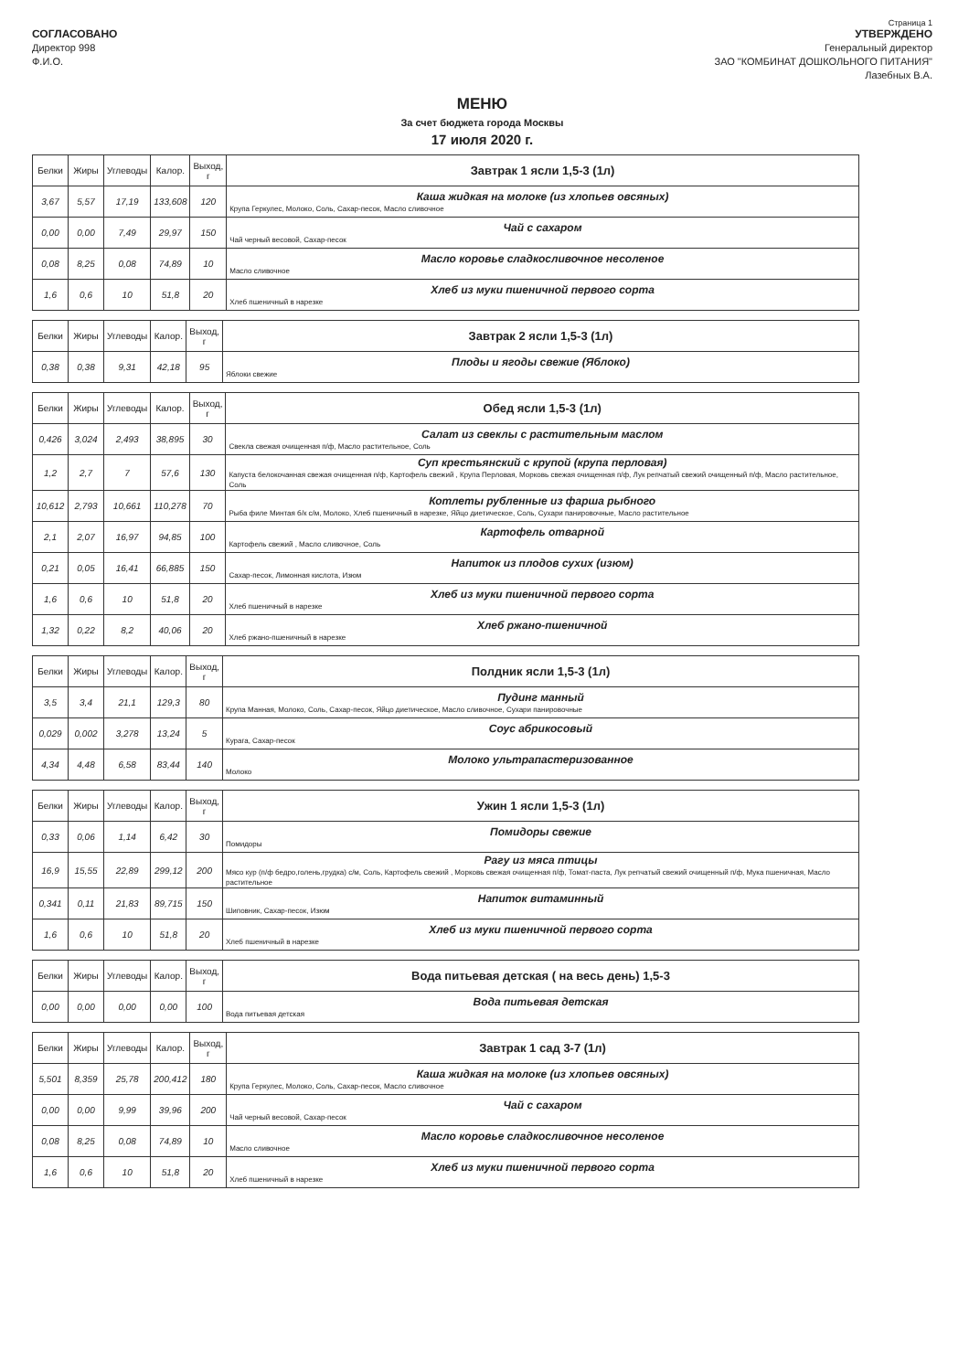Страница 1
СОГЛАСОВАНО
Директор 998
Ф.И.О.
УТВЕРЖДЕНО
Генеральный директор
ЗАО "КОМБИНАТ ДОШКОЛЬНОГО ПИТАНИЯ"
Лазебных В.А.
МЕНЮ
За счет бюджета города Москвы
17 июля 2020 г.
| Белки | Жиры | Углеводы | Калор. | Выход, г | Завтрак 1 ясли 1,5-3 (1л) |
| 3,67 | 5,57 | 17,19 | 133,608 | 120 | Каша жидкая на молоке (из хлопьев овсяных) Крупа Геркулес, Молоко, Соль, Сахар-песок, Масло сливочное |
| 0,00 | 0,00 | 7,49 | 29,97 | 150 | Чай с сахаром Чай черный весовой, Сахар-песок |
| 0,08 | 8,25 | 0,08 | 74,89 | 10 | Масло коровье сладкосливочное несоленое Масло сливочное |
| 1,6 | 0,6 | 10 | 51,8 | 20 | Хлеб из муки пшеничной первого сорта Хлеб пшеничный в нарезке |
| Белки | Жиры | Углеводы | Калор. | Выход, г | Завтрак 2 ясли 1,5-3 (1л) |
| 0,38 | 0,38 | 9,31 | 42,18 | 95 | Плоды и ягоды свежие (Яблоко) Яблоки свежие |
| Белки | Жиры | Углеводы | Калор. | Выход, г | Обед ясли 1,5-3 (1л) |
| 0,426 | 3,024 | 2,493 | 38,895 | 30 | Салат из свеклы с растительным маслом Свекла свежая очищенная п/ф, Масло растительное, Соль |
| 1,2 | 2,7 | 7 | 57,6 | 130 | Суп крестьянский с крупой (крупа перловая) Капуста белокочанная свежая очищенная п/ф, Картофель свежий , Крупа Перловая, Морковь свежая очищенная п/ф, Лук репчатый свежий очищенный п/ф, Масло растительное, Соль |
| 10,612 | 2,793 | 10,661 | 110,278 | 70 | Котлеты рубленные из фарша рыбного Рыба филе Минтая б/к с/м, Молоко, Хлеб пшеничный в нарезке, Яйцо диетическое, Соль, Сухари панировочные, Масло растительное |
| 2,1 | 2,07 | 16,97 | 94,85 | 100 | Картофель отварной Картофель свежий , Масло сливочное, Соль |
| 0,21 | 0,05 | 16,41 | 66,885 | 150 | Напиток из плодов сухих (изюм) Сахар-песок, Лимонная кислота, Изюм |
| 1,6 | 0,6 | 10 | 51,8 | 20 | Хлеб из муки пшеничной первого сорта Хлеб пшеничный в нарезке |
| 1,32 | 0,22 | 8,2 | 40,06 | 20 | Хлеб ржано-пшеничной Хлеб ржано-пшеничный в нарезке |
| Белки | Жиры | Углеводы | Калор. | Выход, г | Полдник ясли 1,5-3 (1л) |
| 3,5 | 3,4 | 21,1 | 129,3 | 80 | Пудинг манный Крупа Манная, Молоко, Соль, Сахар-песок, Яйцо диетическое, Масло сливочное, Сухари панировочные |
| 0,029 | 0,002 | 3,278 | 13,24 | 5 | Соус абрикосовый Курага, Сахар-песок |
| 4,34 | 4,48 | 6,58 | 83,44 | 140 | Молоко ультрапастеризованное Молоко |
| Белки | Жиры | Углеводы | Калор. | Выход, г | Ужин 1 ясли 1,5-3 (1л) |
| 0,33 | 0,06 | 1,14 | 6,42 | 30 | Помидоры свежие Помидоры |
| 16,9 | 15,55 | 22,89 | 299,12 | 200 | Рагу из мяса птицы Мясо кур (п/ф бедро,голень,грудка) с/м, Соль, Картофель свежий , Морковь свежая очищенная п/ф, Томат-паста, Лук репчатый свежий очищенный п/ф, Мука пшеничная, Масло растительное |
| 0,341 | 0,11 | 21,83 | 89,715 | 150 | Напиток витаминный Шиповник, Сахар-песок, Изюм |
| 1,6 | 0,6 | 10 | 51,8 | 20 | Хлеб из муки пшеничной первого сорта Хлеб пшеничный в нарезке |
| Белки | Жиры | Углеводы | Калор. | Выход, г | Вода питьевая детская ( на весь день) 1,5-3 |
| 0,00 | 0,00 | 0,00 | 0,00 | 100 | Вода питьевая детская Вода питьевая детская |
| Белки | Жиры | Углеводы | Калор. | Выход, г | Завтрак 1 сад 3-7 (1л) |
| 5,501 | 8,359 | 25,78 | 200,412 | 180 | Каша жидкая на молоке (из хлопьев овсяных) Крупа Геркулес, Молоко, Соль, Сахар-песок, Масло сливочное |
| 0,00 | 0,00 | 9,99 | 39,96 | 200 | Чай с сахаром Чай черный весовой, Сахар-песок |
| 0,08 | 8,25 | 0,08 | 74,89 | 10 | Масло коровье сладкосливочное несоленое Масло сливочное |
| 1,6 | 0,6 | 10 | 51,8 | 20 | Хлеб из муки пшеничной первого сорта Хлеб пшеничный в нарезке |